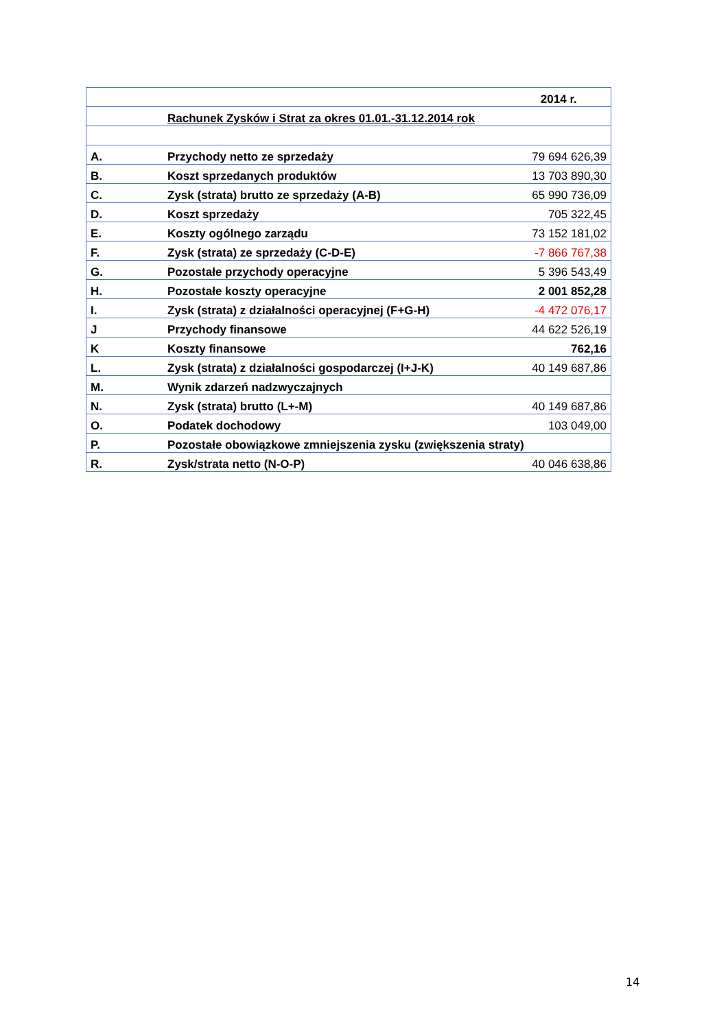| | | 2014 r. |
| | Rachunek Zysków i Strat za okres 01.01.-31.12.2014 rok | |
| A. | Przychody netto ze sprzedaży | 79 694 626,39 |
| B. | Koszt sprzedanych produktów | 13 703 890,30 |
| C. | Zysk (strata) brutto ze sprzedaży (A-B) | 65 990 736,09 |
| D. | Koszt sprzedaży | 705 322,45 |
| E. | Koszty ogólnego zarządu | 73 152 181,02 |
| F. | Zysk (strata) ze sprzedaży (C-D-E) | -7 866 767,38 |
| G. | Pozostałe przychody operacyjne | 5 396 543,49 |
| H. | Pozostałe koszty operacyjne | 2 001 852,28 |
| I. | Zysk (strata) z działalności operacyjnej (F+G-H) | -4 472 076,17 |
| J | Przychody finansowe | 44 622 526,19 |
| K | Koszty finansowe | 762,16 |
| L. | Zysk (strata) z działalności gospodarczej (I+J-K) | 40 149 687,86 |
| M. | Wynik zdarzeń nadzwyczajnych | |
| N. | Zysk (strata) brutto (L+-M) | 40 149 687,86 |
| O. | Podatek dochodowy | 103 049,00 |
| P. | Pozostałe obowiązkowe zmniejszenia zysku (zwiększenia straty) | |
| R. | Zysk/strata netto (N-O-P) | 40 046 638,86 |
14